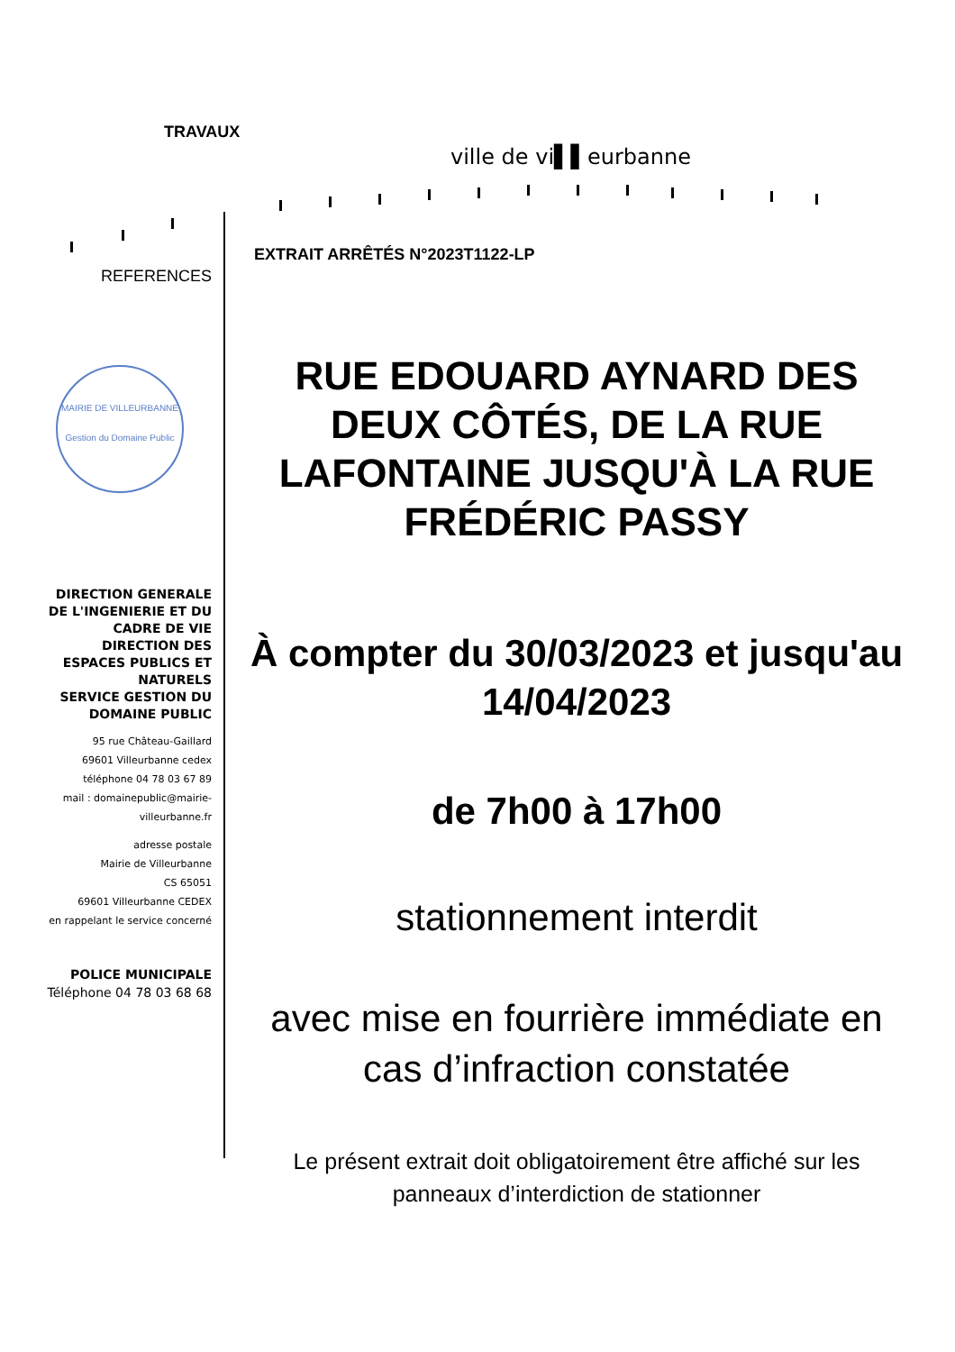TRAVAUX
ville de vi▌▌eurbanne
EXTRAIT ARRÊTÉS N°2023T1122-LP
REFERENCES
MAIRIE DE VILLEURBANNE
Gestion du Domaine Public
DIRECTION GENERALE DE L'INGENIERIE ET DU CADRE DE VIE
DIRECTION DES ESPACES PUBLICS ET NATURELS
SERVICE GESTION DU DOMAINE PUBLIC
95 rue Château-Gaillard
69601 Villeurbanne cedex
téléphone 04 78 03 67 89
mail : domainepublic@mairie-villeurbanne.fr
adresse postale
Mairie de Villeurbanne
CS 65051
69601 Villeurbanne CEDEX
en rappelant le service concerné
POLICE MUNICIPALE
Téléphone 04 78 03 68 68
RUE EDOUARD AYNARD DES DEUX CÔTÉS, DE LA RUE LAFONTAINE JUSQU'À LA RUE FRÉDÉRIC PASSY
À compter du 30/03/2023 et jusqu'au 14/04/2023
de 7h00 à 17h00
stationnement interdit
avec mise en fourrière immédiate en cas d’infraction constatée
Le présent extrait doit obligatoirement être affiché sur les panneaux d’interdiction de stationner